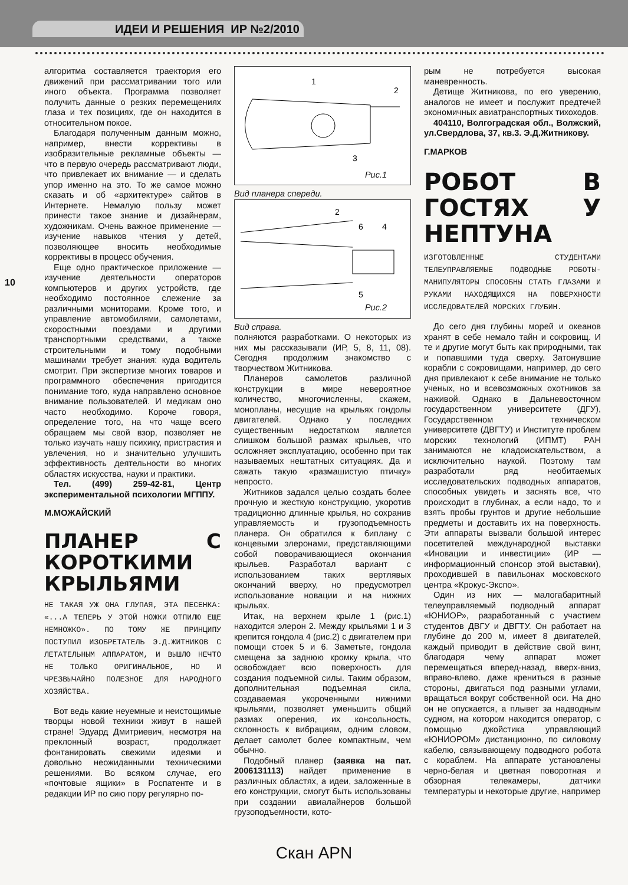ИДЕИ И РЕШЕНИЯ ИР №2/2010
10
алгоритма составляется траектория его движений при рассматривании того или иного объекта. Программа позволяет получить данные о резких перемещениях глаза и тех позициях, где он находится в относительном покое.
Благодаря полученным данным можно, например, внести коррективы в изобразительные рекламные объекты — что в первую очередь рассматривают люди, что привлекает их внимание — и сделать упор именно на это. То же самое можно сказать и об «архитектуре» сайтов в Интернете. Немалую пользу может принести такое знание и дизайнерам, художникам. Очень важное применение — изучение навыков чтения у детей, позволяющее вносить необходимые коррективы в процесс обучения.
Еще одно практическое приложение — изучение деятельности операторов компьютеров и других устройств, где необходимо постоянное слежение за различными мониторами. Кроме того, и управление автомобилями, самолетами, скоростными поездами и другими транспортными средствами, а также строительными и тому подобными машинами требует знания: куда водитель смотрит. При экспертизе многих товаров и программного обеспечения пригодится понимание того, куда направлено основное внимание пользователей. И медикам оно часто необходимо. Короче говоря, определение того, на что чаще всего обращаем мы свой взор, позволяет не только изучать нашу психику, пристрастия и увлечения, но и значительно улучшить эффективность деятельности во многих областях искусства, науки и практики.
Тел. (499) 259-42-81, Центр экспериментальной психологии МГППУ.
М.МОЖАЙСКИЙ
ПЛАНЕР С КОРОТКИМИ КРЫЛЬЯМИ
НЕ ТАКАЯ УЖ ОНА ГЛУПАЯ, ЭТА ПЕСЕНКА: «...А ТЕПЕРЬ У ЭТОЙ НОЖКИ ОТПИЛЮ ЕЩЕ НЕМНОЖКО». ПО ТОМУ ЖЕ ПРИНЦИПУ ПОСТУПИЛ ИЗОБРЕТАТЕЛЬ Э.Д.ЖИТНИКОВ С ЛЕТАТЕЛЬНЫМ АППАРАТОМ, И ВЫШЛО НЕЧТО НЕ ТОЛЬКО ОРИГИНАЛЬНОЕ, НО И ЧРЕЗВЫЧАЙНО ПОЛЕЗНОЕ ДЛЯ НАРОДНОГО ХОЗЯЙСТВА.
Вот ведь какие неуемные и неистощимые творцы новой техники живут в нашей стране! Эдуард Дмитриевич, несмотря на преклонный возраст, продолжает фонтанировать свежими идеями и довольно неожиданными техническими решениями. Во всяком случае, его «почтовые ящики» в Роспатенте и в редакции ИР по сию пору регулярно по-
1
2
3
Рис.1
Вид планера спереди.
2
6
4
5
Рис.2
Вид справа.
полняются разработками. О некоторых из них мы рассказывали (ИР, 5, 8, 11, 08). Сегодня продолжим знакомство с творчеством Житникова.
Планеров самолетов различной конструкции в мире невероятное количество, многочисленны, скажем, монопланы, несущие на крыльях гондолы двигателей. Однако у последних существенным недостатком является слишком большой размах крыльев, что осложняет эксплуатацию, особенно при так называемых нештатных ситуациях. Да и сажать такую «размашистую птичку» непросто.
Житников задался целью создать более прочную и жесткую конструкцию, укоротив традиционно длинные крылья, но сохранив управляемость и грузоподъемность планера. Он обратился к биплану с концевыми элеронами, представляющими собой поворачивающиеся окончания крыльев. Разработал вариант с использованием таких вертлявых окончаний вверху, но предусмотрел использование новации и на нижних крыльях.
Итак, на верхнем крыле 1 (рис.1) находится элерон 2. Между крыльями 1 и 3 крепится гондола 4 (рис.2) с двигателем при помощи стоек 5 и 6. Заметьте, гондола смещена за заднюю кромку крыла, что освобождает всю поверхность для создания подъемной силы. Таким образом, дополнительная подъемная сила, создаваемая укороченными нижними крыльями, позволяет уменьшить общий размах оперения, их консольность, склонность к вибрациям, одним словом, делает самолет более компактным, чем обычно.
Подобный планер (заявка на пат. 2006131113) найдет применение в различных областях, а идеи, заложенные в его конструкции, смогут быть использованы при создании авиалайнеров большой грузоподъемности, кото-
рым не потребуется высокая маневренность.
Детище Житникова, по его уверению, аналогов не имеет и послужит предтечей экономичных авиатранспортных тихоходов.
404110, Волгоградская обл., Волжский, ул.Свердлова, 37, кв.3. Э.Д.Житникову.
Г.МАРКОВ
РОБОТ В ГОСТЯХ У НЕПТУНА
ИЗГОТОВЛЕННЫЕ СТУДЕНТАМИ ТЕЛЕУПРАВЛЯЕМЫЕ ПОДВОДНЫЕ РОБОТЫ-МАНИПУЛЯТОРЫ СПОСОБНЫ СТАТЬ ГЛАЗАМИ И РУКАМИ НАХОДЯЩИХСЯ НА ПОВЕРХНОСТИ ИССЛЕДОВАТЕЛЕЙ МОРСКИХ ГЛУБИН.
До сего дня глубины морей и океанов хранят в себе немало тайн и сокровищ. И те и другие могут быть как природными, так и попавшими туда сверху. Затонувшие корабли с сокровищами, например, до сего дня привлекают к себе внимание не только ученых, но и всевозможных охотников за наживой. Однако в Дальневосточном государственном университете (ДГУ), Государственном техническом университете (ДВГТУ) и Институте проблем морских технологий (ИПМТ) РАН занимаются не кладоискательством, а исключительно наукой. Поэтому там разработали ряд необитаемых исследовательских подводных аппаратов, способных увидеть и заснять все, что происходит в глубинах, а если надо, то и взять пробы грунтов и другие небольшие предметы и доставить их на поверхность. Эти аппараты вызвали большой интерес посетителей международной выставки «Иновации и инвестиции» (ИР — информационный спонсор этой выставки), проходившей в павильонах московского центра «Крокус-Экспо».
Один из них — малогабаритный телеуправляемый подводный аппарат «ЮНИОР», разработанный с участием студентов ДВГУ и ДВГТУ. Он работает на глубине до 200 м, имеет 8 двигателей, каждый приводит в действие свой винт, благодаря чему аппарат может перемещаться вперед-назад, вверх-вниз, вправо-влево, даже крениться в разные стороны, двигаться под разными углами, вращаться вокруг собственной оси. На дно он не опускается, а плывет за надводным судном, на котором находится оператор, с помощью джойстика управляющий «ЮНИОРОМ» дистанционно, по силовому кабелю, связывающему подводного робота с кораблем. На аппарате установлены черно-белая и цветная поворотная и обзорная телекамеры, датчики температуры и некоторые другие, например
Скан APN